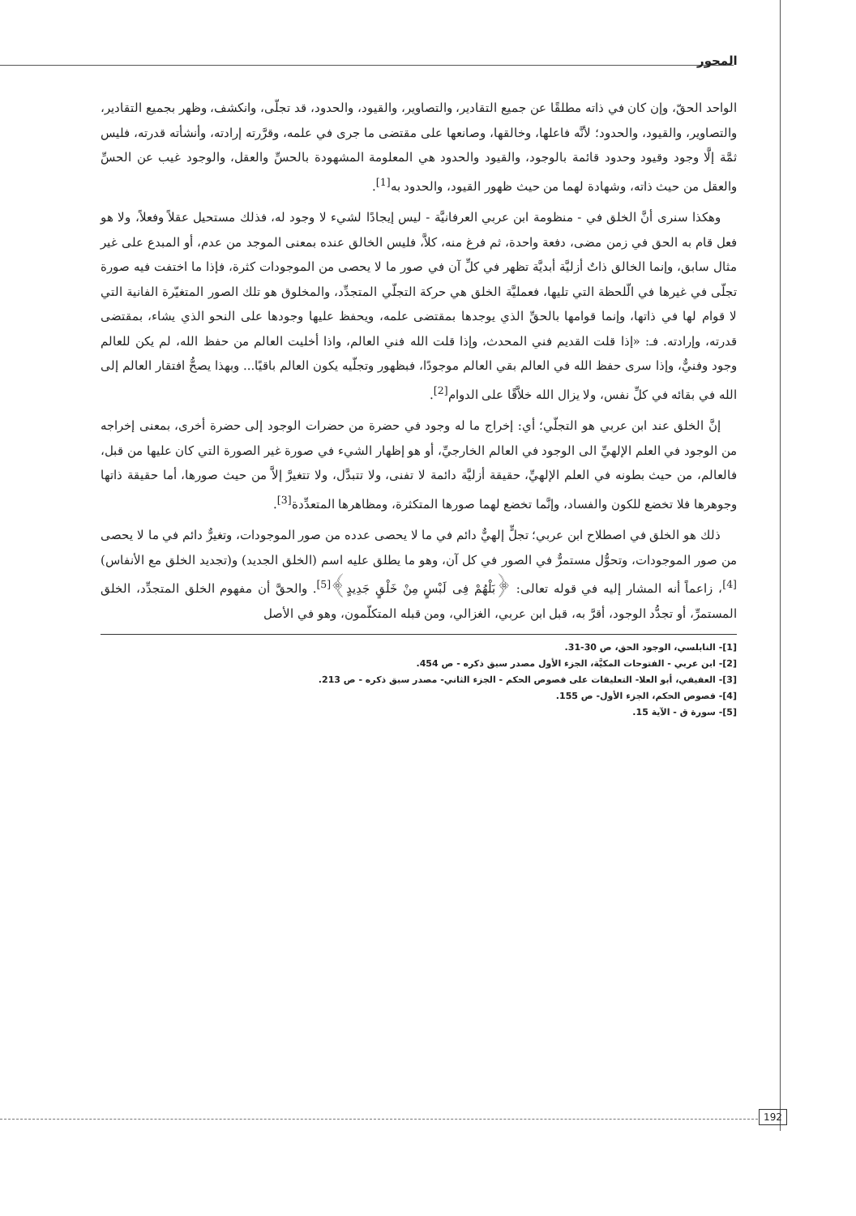المحور
الواحد الحقّ، وإن كان في ذاته مطلقًا عن جميع التقادير، والتصاوير، والقيود، والحدود، قد تجلّى، وانكشف، وظهر بجميع التقادير، والتصاوير، والقيود، والحدود؛ لأنَّه فاعلها، وخالقها، وصانعها على مقتضى ما جرى في علمه، وقرَّرته إرادته، وأنشأته قدرته، فليس ثمَّة إلَّا وجود وقيود وحدود قائمة بالوجود، والقيود والحدود هي المعلومة المشهودة بالحسِّ والعقل، والوجود غيب عن الحسِّ والعقل من حيث ذاته، وشهادة لهما من حيث ظهور القيود، والحدود به<sup>[1]</sup>.
وهكذا سنرى أنَّ الخلق في - منظومة ابن عربي العرفانيَّة - ليس إيجادًا لشيء لا وجود له، فذلك مستحيل عقلاً وفعلاً، ولا هو فعل قام به الحق في زمن مضى، دفعة واحدة، ثم فرغ منه، كلاَّ، فليس الخالق عنده بمعنى الموجد من عدم، أو المبدع على غير مثال سابق، وإنما الخالق ذاتٌ أزليَّة أبديَّة تظهر في كلِّ آن في صور ما لا يحصى من الموجودات كثرة، فإذا ما اختفت فيه صورة تجلّى في غيرها في الّلحظة التي تليها، فعمليَّة الخلق هي حركة التجلّي المتجدِّد، والمخلوق هو تلك الصور المتغيّرة الفانية التي لا قوام لها في ذاتها، وإنما قوامها بالحقِّ الذي يوجدها بمقتضى علمه، ويحفظ عليها وجودها على النحو الذي يشاء، بمقتضى قدرته، وإرادته. فـ: «إذا قلت القديم فني المحدث، وإذا قلت الله فني العالم، واذا أخليت العالم من حفظ الله، لم يكن للعالم وجود وفنيٌّ، وإذا سرى حفظ الله في العالم بقي العالم موجودًا، فبظهور وتجلّيه يكون العالم باقيًا... وبهذا يصحُّ افتقار العالم إلى الله في بقائه في كلِّ نفس، ولا يزال الله خلاَّقًا على الدوام<sup>[2]</sup>.
إنَّ الخلق عند ابن عربي هو التجلّي؛ أي: إخراج ما له وجود في حضرة من حضرات الوجود إلى حضرة أخرى، بمعنى إخراجه من الوجود في العلم الإلهيِّ الى الوجود في العالم الخارجيِّ، أو هو إظهار الشيء في صورة غير الصورة التي كان عليها من قبل، فالعالم، من حيث بطونه في العلم الإلهيِّ، حقيقة أزليَّة دائمة لا تفنى، ولا تتبدَّل، ولا تتغيرَّ إلاَّ من حيث صورها، أما حقيقة ذاتها وجوهرها فلا تخضع للكون والفساد، وإنَّما تخضع لهما صورها المتكثرة، ومظاهرها المتعدِّدة<sup>[3]</sup>.
ذلك هو الخلق في اصطلاح ابن عربي؛ تجلٍّ إلهيٌّ دائم في ما لا يحصى عدده من صور الموجودات، وتغيرٌّ دائم في ما لا يحصى من صور الموجودات، وتحوُّل مستمرٌّ في الصور في كل آن، وهو ما يطلق عليه اسم (الخلق الجديد) و(تجديد الخلق مع الأنفاس)<sup>[4]</sup>، زاعماً أنه المشار إليه في قوله تعالى: ﴿بَلْهُمْ فِى لَبْسٍ مِنْ خَلْقٍ جَدِيدٍ﴾<sup>[5]</sup>. والحقَّ أن مفهوم الخلق المتجدِّد، الخلق المستمرِّ، أو تجدُّد الوجود، أقرَّ به، قبل ابن عربي، الغزالي، ومن قبله المتكلّمون، وهو في الأصل
[1]- النابلسي، الوجود الحق، ص 30-31.
[2]- ابن عربي - الفتوحات المكيَّة، الجزء الأول مصدر سبق ذكره - ص 454.
[3]- العفيفي، أبو العلا- التعليقات على فصوص الحكم - الجزء الثاني- مصدر سبق ذكره - ص 213.
[4]- فصوص الحكم، الجزء الأول- ص 155.
[5]- سورة ق - الآية 15.
192